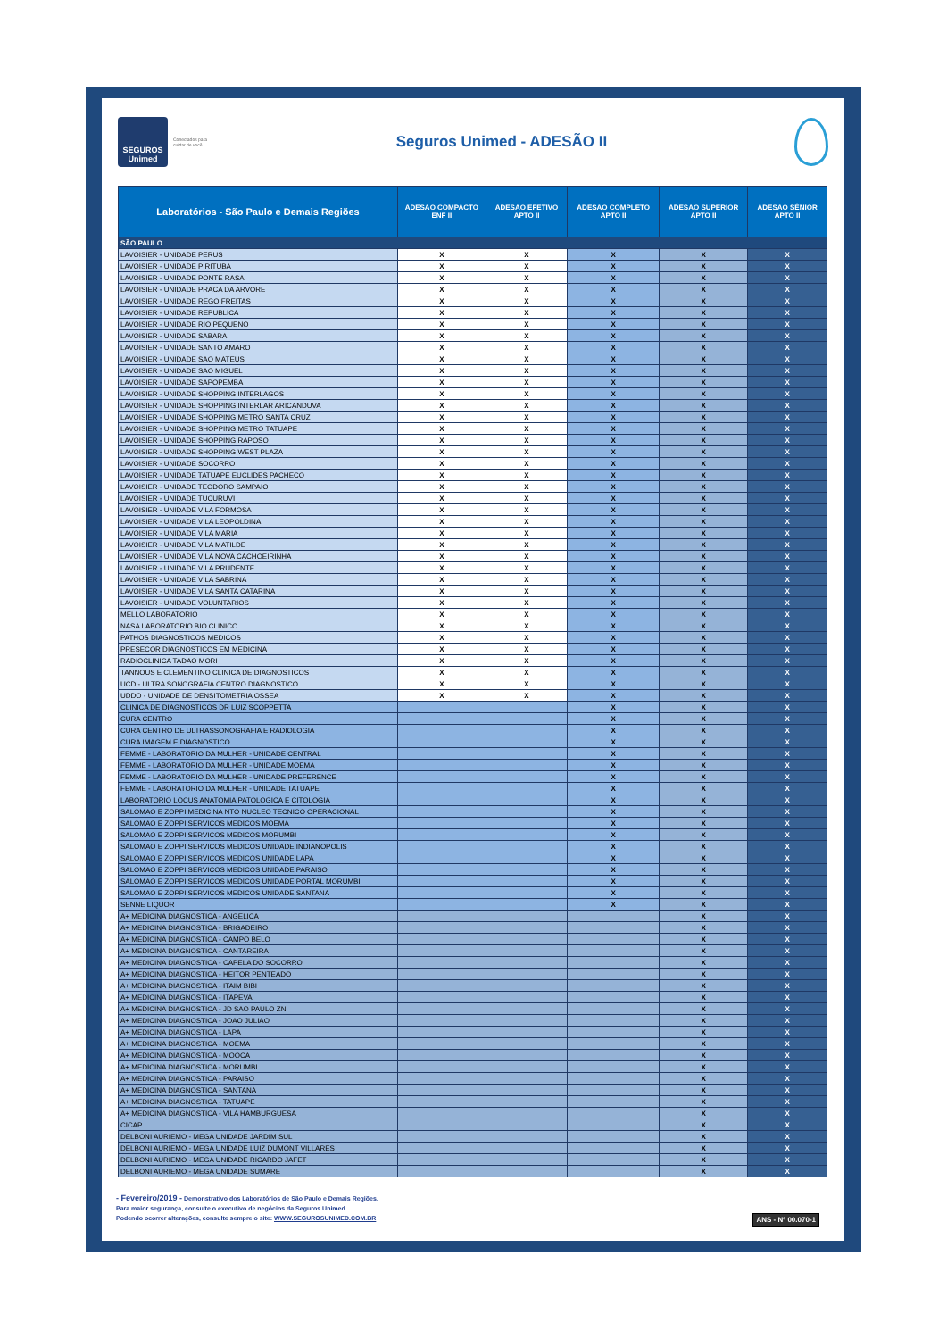SEGUROS
Unimed
Conectados para cuidar de você
Seguros Unimed - ADESÃO II
| Laboratórios - São Paulo e Demais Regiões | ADESÃO COMPACTO ENF II | ADESÃO EFETIVO APTO II | ADESÃO COMPLETO APTO II | ADESÃO SUPERIOR APTO II | ADESÃO SÊNIOR APTO II |
| --- | --- | --- | --- | --- | --- |
| SÃO PAULO | | | | | |
| LAVOISIER - UNIDADE PERUS | X | X | X | X | X |
| LAVOISIER - UNIDADE PIRITUBA | X | X | X | X | X |
| LAVOISIER - UNIDADE PONTE RASA | X | X | X | X | X |
| LAVOISIER - UNIDADE PRACA DA ARVORE | X | X | X | X | X |
| LAVOISIER - UNIDADE REGO FREITAS | X | X | X | X | X |
| LAVOISIER - UNIDADE REPUBLICA | X | X | X | X | X |
| LAVOISIER - UNIDADE RIO PEQUENO | X | X | X | X | X |
| LAVOISIER - UNIDADE SABARA | X | X | X | X | X |
| LAVOISIER - UNIDADE SANTO AMARO | X | X | X | X | X |
| LAVOISIER - UNIDADE SAO MATEUS | X | X | X | X | X |
| LAVOISIER - UNIDADE SAO MIGUEL | X | X | X | X | X |
| LAVOISIER - UNIDADE SAPOPEMBA | X | X | X | X | X |
| LAVOISIER - UNIDADE SHOPPING INTERLAGOS | X | X | X | X | X |
| LAVOISIER - UNIDADE SHOPPING INTERLAR ARICANDUVA | X | X | X | X | X |
| LAVOISIER - UNIDADE SHOPPING METRO SANTA CRUZ | X | X | X | X | X |
| LAVOISIER - UNIDADE SHOPPING METRO TATUAPE | X | X | X | X | X |
| LAVOISIER - UNIDADE SHOPPING RAPOSO | X | X | X | X | X |
| LAVOISIER - UNIDADE SHOPPING WEST PLAZA | X | X | X | X | X |
| LAVOISIER - UNIDADE SOCORRO | X | X | X | X | X |
| LAVOISIER - UNIDADE TATUAPE EUCLIDES PACHECO | X | X | X | X | X |
| LAVOISIER - UNIDADE TEODORO SAMPAIO | X | X | X | X | X |
| LAVOISIER - UNIDADE TUCURUVI | X | X | X | X | X |
| LAVOISIER - UNIDADE VILA FORMOSA | X | X | X | X | X |
| LAVOISIER - UNIDADE VILA LEOPOLDINA | X | X | X | X | X |
| LAVOISIER - UNIDADE VILA MARIA | X | X | X | X | X |
| LAVOISIER - UNIDADE VILA MATILDE | X | X | X | X | X |
| LAVOISIER - UNIDADE VILA NOVA CACHOEIRINHA | X | X | X | X | X |
| LAVOISIER - UNIDADE VILA PRUDENTE | X | X | X | X | X |
| LAVOISIER - UNIDADE VILA SABRINA | X | X | X | X | X |
| LAVOISIER - UNIDADE VILA SANTA CATARINA | X | X | X | X | X |
| LAVOISIER - UNIDADE VOLUNTARIOS | X | X | X | X | X |
| MELLO LABORATORIO | X | X | X | X | X |
| NASA LABORATORIO BIO CLINICO | X | X | X | X | X |
| PATHOS DIAGNOSTICOS MEDICOS | X | X | X | X | X |
| PRESECOR DIAGNOSTICOS EM MEDICINA | X | X | X | X | X |
| RADIOCLINICA TADAO MORI | X | X | X | X | X |
| TANNOUS E CLEMENTINO CLINICA DE DIAGNOSTICOS | X | X | X | X | X |
| UCD - ULTRA SONOGRAFIA CENTRO DIAGNOSTICO | X | X | X | X | X |
| UDDO - UNIDADE DE DENSITOMETRIA OSSEA | X | X | X | X | X |
| CLINICA DE DIAGNOSTICOS DR LUIZ SCOPPETTA | | | X | X | X |
| CURA CENTRO | | | X | X | X |
| CURA CENTRO DE ULTRASSONOGRAFIA E RADIOLOGIA | | | X | X | X |
| CURA IMAGEM E DIAGNOSTICO | | | X | X | X |
| FEMME - LABORATORIO DA MULHER - UNIDADE CENTRAL | | | X | X | X |
| FEMME - LABORATORIO DA MULHER - UNIDADE MOEMA | | | X | X | X |
| FEMME - LABORATORIO DA MULHER - UNIDADE PREFERENCE | | | X | X | X |
| FEMME - LABORATORIO DA MULHER - UNIDADE TATUAPE | | | X | X | X |
| LABORATORIO LOCUS ANATOMIA PATOLOGICA E CITOLOGIA | | | X | X | X |
| SALOMAO E ZOPPI MEDICINA NTO NUCLEO TECNICO OPERACIONAL | | | X | X | X |
| SALOMAO E ZOPPI SERVICOS MEDICOS MOEMA | | | X | X | X |
| SALOMAO E ZOPPI SERVICOS MEDICOS MORUMBI | | | X | X | X |
| SALOMAO E ZOPPI SERVICOS MEDICOS UNIDADE INDIANOPOLIS | | | X | X | X |
| SALOMAO E ZOPPI SERVICOS MEDICOS UNIDADE LAPA | | | X | X | X |
| SALOMAO E ZOPPI SERVICOS MEDICOS UNIDADE PARAISO | | | X | X | X |
| SALOMAO E ZOPPI SERVICOS MEDICOS UNIDADE PORTAL MORUMBI | | | X | X | X |
| SALOMAO E ZOPPI SERVICOS MEDICOS UNIDADE SANTANA | | | X | X | X |
| SENNE LIQUOR | | | X | X | X |
| A+ MEDICINA DIAGNOSTICA - ANGELICA | | | | X | X |
| A+ MEDICINA DIAGNOSTICA - BRIGADEIRO | | | | X | X |
| A+ MEDICINA DIAGNOSTICA - CAMPO BELO | | | | X | X |
| A+ MEDICINA DIAGNOSTICA - CANTAREIRA | | | | X | X |
| A+ MEDICINA DIAGNOSTICA - CAPELA DO SOCORRO | | | | X | X |
| A+ MEDICINA DIAGNOSTICA - HEITOR PENTEADO | | | | X | X |
| A+ MEDICINA DIAGNOSTICA - ITAIM BIBI | | | | X | X |
| A+ MEDICINA DIAGNOSTICA - ITAPEVA | | | | X | X |
| A+ MEDICINA DIAGNOSTICA - JD SAO PAULO ZN | | | | X | X |
| A+ MEDICINA DIAGNOSTICA - JOAO JULIAO | | | | X | X |
| A+ MEDICINA DIAGNOSTICA - LAPA | | | | X | X |
| A+ MEDICINA DIAGNOSTICA - MOEMA | | | | X | X |
| A+ MEDICINA DIAGNOSTICA - MOOCA | | | | X | X |
| A+ MEDICINA DIAGNOSTICA - MORUMBI | | | | X | X |
| A+ MEDICINA DIAGNOSTICA - PARAISO | | | | X | X |
| A+ MEDICINA DIAGNOSTICA - SANTANA | | | | X | X |
| A+ MEDICINA DIAGNOSTICA - TATUAPE | | | | X | X |
| A+ MEDICINA DIAGNOSTICA - VILA HAMBURGUESA | | | | X | X |
| CICAP | | | | X | X |
| DELBONI AURIEMO - MEGA UNIDADE JARDIM SUL | | | | X | X |
| DELBONI AURIEMO - MEGA UNIDADE LUIZ DUMONT VILLARES | | | | X | X |
| DELBONI AURIEMO - MEGA UNIDADE RICARDO JAFET | | | | X | X |
| DELBONI AURIEMO - MEGA UNIDADE SUMARE | | | | X | X |
- Fevereiro/2019 - Demonstrativo dos Laboratórios de São Paulo e Demais Regiões.
Para maior segurança, consulte o executivo de negócios da Seguros Unimed.
Podendo ocorrer alterações, consulte sempre o site: WWW.SEGUROSUNIMED.COM.BR
ANS - Nº 00.070-1